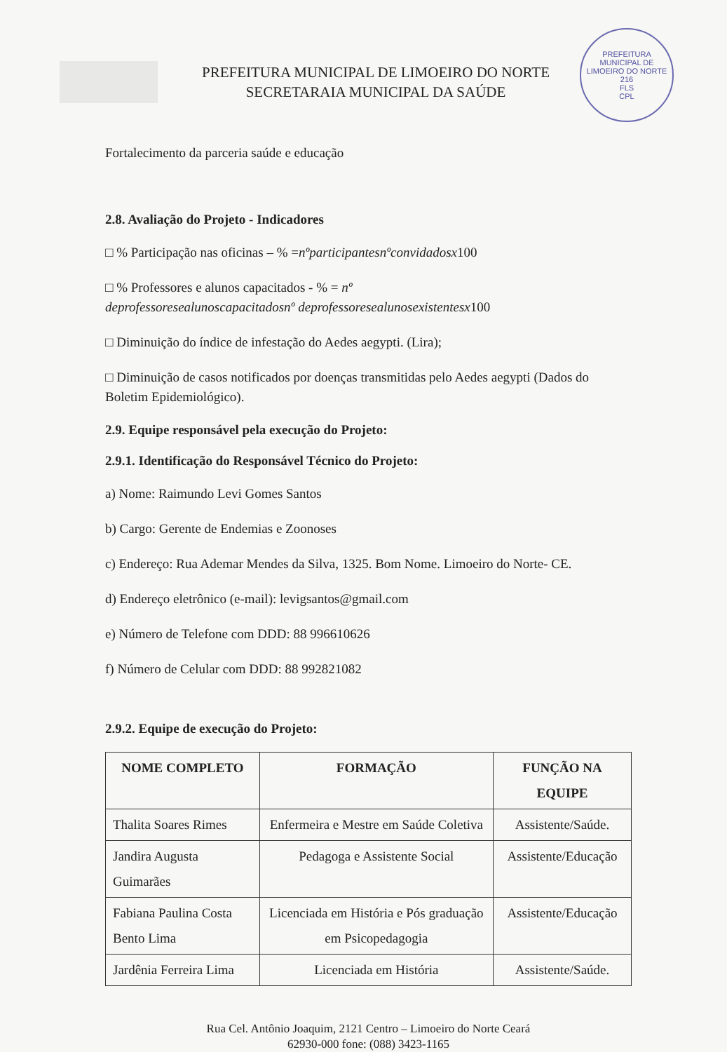PREFEITURA MUNICIPAL DE LIMOEIRO DO NORTE
SECRETARAIA MUNICIPAL DA SAÚDE
PREFEITURA MUNICIPAL DE LIMOEIRO DO NORTE
216
FLS
CPL
Fortalecimento da parceria saúde e educação
2.8. Avaliação do Projeto - Indicadores
□ % Participação nas oficinas – % =nºparticipantesnºconvidadosx100
□ % Professores e alunos capacitados - % = nº
deprofessoresealunoscapacitadosnº deprofessoresealunosexistentesx100
□ Diminuição do índice de infestação do Aedes aegypti. (Lira);
□ Diminuição de casos notificados por doenças transmitidas pelo Aedes aegypti (Dados do Boletim Epidemiológico).
2.9. Equipe responsável pela execução do Projeto:
2.9.1. Identificação do Responsável Técnico do Projeto:
a) Nome: Raimundo Levi Gomes Santos
b) Cargo: Gerente de Endemias e Zoonoses
c) Endereço: Rua Ademar Mendes da Silva, 1325. Bom Nome. Limoeiro do Norte- CE.
d) Endereço eletrônico (e-mail): levigsantos@gmail.com
e) Número de Telefone com DDD: 88 996610626
f) Número de Celular com DDD: 88 992821082
2.9.2. Equipe de execução do Projeto:
| NOME COMPLETO | FORMAÇÃO | FUNÇÃO NA EQUIPE |
| --- | --- | --- |
| Thalita Soares Rimes | Enfermeira e Mestre em Saúde Coletiva | Assistente/Saúde. |
| Jandira Augusta Guimarães | Pedagoga e Assistente Social | Assistente/Educação |
| Fabiana Paulina Costa Bento Lima | Licenciada em História e Pós graduação em Psicopedagogia | Assistente/Educação |
| Jardênia Ferreira Lima | Licenciada em História | Assistente/Saúde. |
Rua Cel. Antônio Joaquim, 2121 Centro – Limoeiro do Norte Ceará
62930-000 fone: (088) 3423-1165